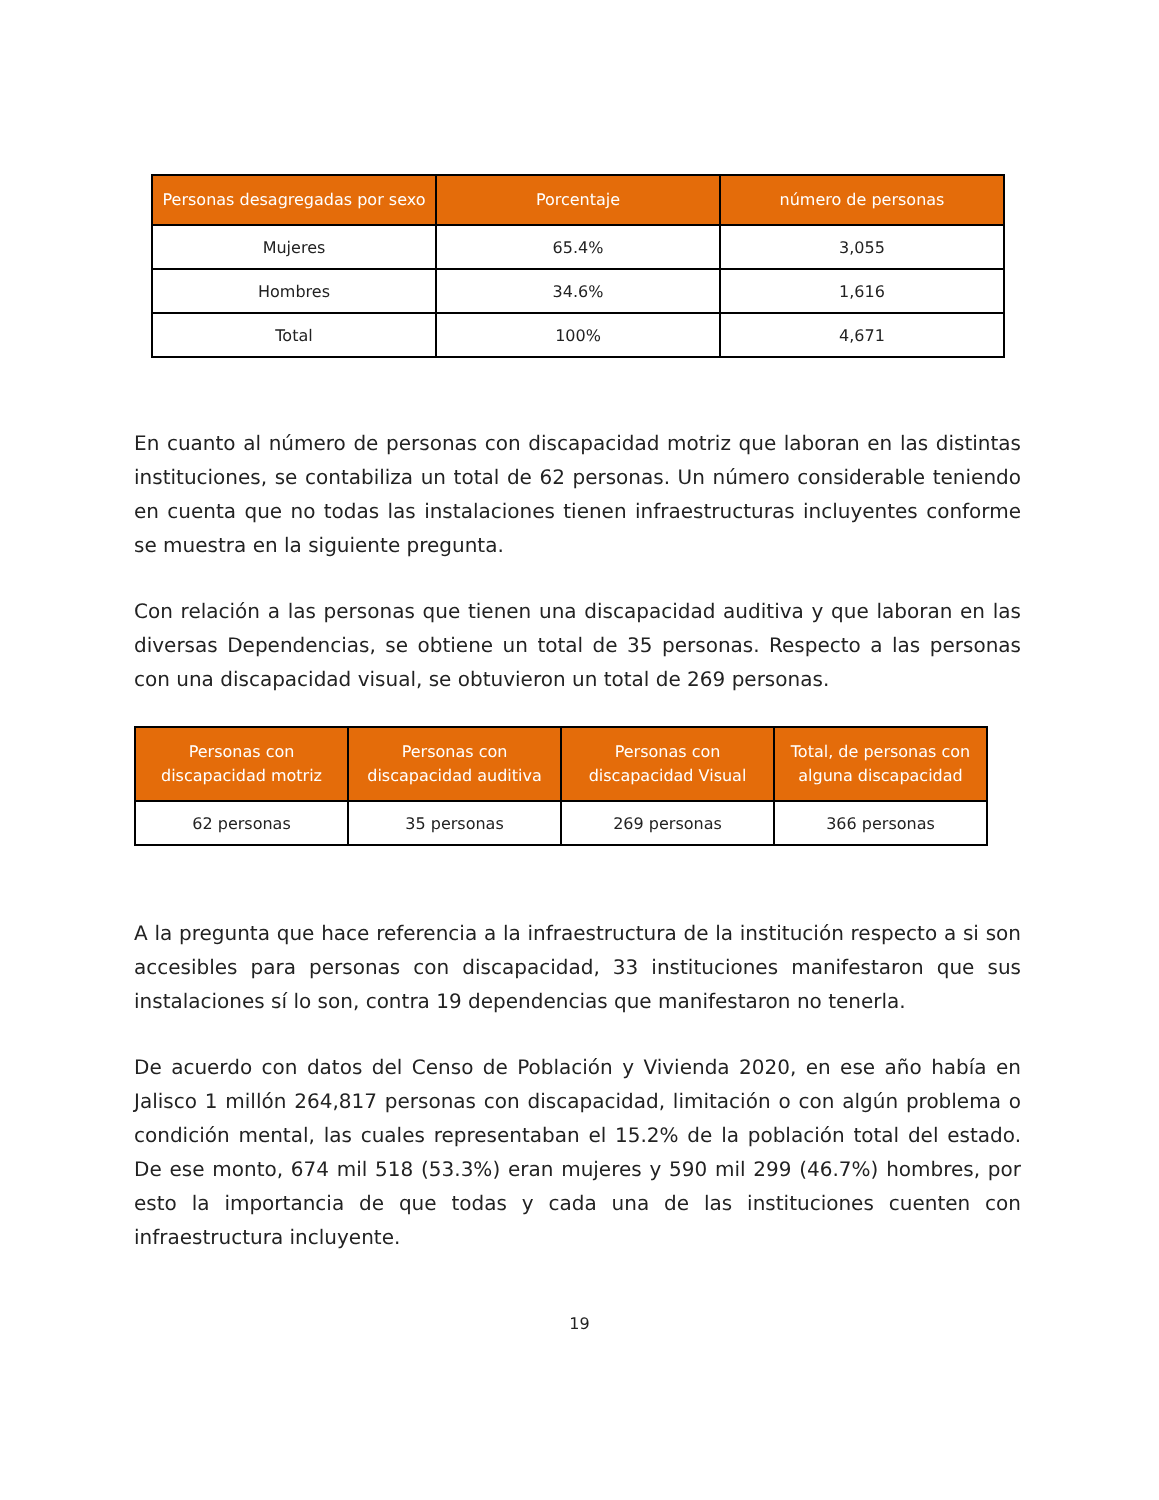| Personas desagregadas por sexo | Porcentaje | número de personas |
| --- | --- | --- |
| Mujeres | 65.4% | 3,055 |
| Hombres | 34.6% | 1,616 |
| Total | 100% | 4,671 |
En cuanto al número de personas con discapacidad motriz que laboran en las distintas instituciones, se contabiliza un total de 62 personas. Un número considerable teniendo en cuenta que no todas las instalaciones tienen infraestructuras incluyentes conforme se muestra en la siguiente pregunta.
Con relación a las personas que tienen una discapacidad auditiva y que laboran en las diversas Dependencias, se obtiene un total de 35 personas. Respecto a las personas con una discapacidad visual, se obtuvieron un total de 269 personas.
| Personas con discapacidad motriz | Personas con discapacidad auditiva | Personas con discapacidad Visual | Total, de personas con alguna discapacidad |
| --- | --- | --- | --- |
| 62 personas | 35 personas | 269 personas | 366 personas |
A la pregunta que hace referencia a la infraestructura de la institución respecto a si son accesibles para personas con discapacidad, 33 instituciones manifestaron que sus instalaciones sí lo son, contra 19 dependencias que manifestaron no tenerla.
De acuerdo con datos del Censo de Población y Vivienda 2020, en ese año había en Jalisco 1 millón 264,817 personas con discapacidad, limitación o con algún problema o condición mental, las cuales representaban el 15.2% de la población total del estado. De ese monto, 674 mil 518 (53.3%) eran mujeres y 590 mil 299 (46.7%) hombres, por esto la importancia de que todas y cada una de las instituciones cuenten con infraestructura incluyente.
19